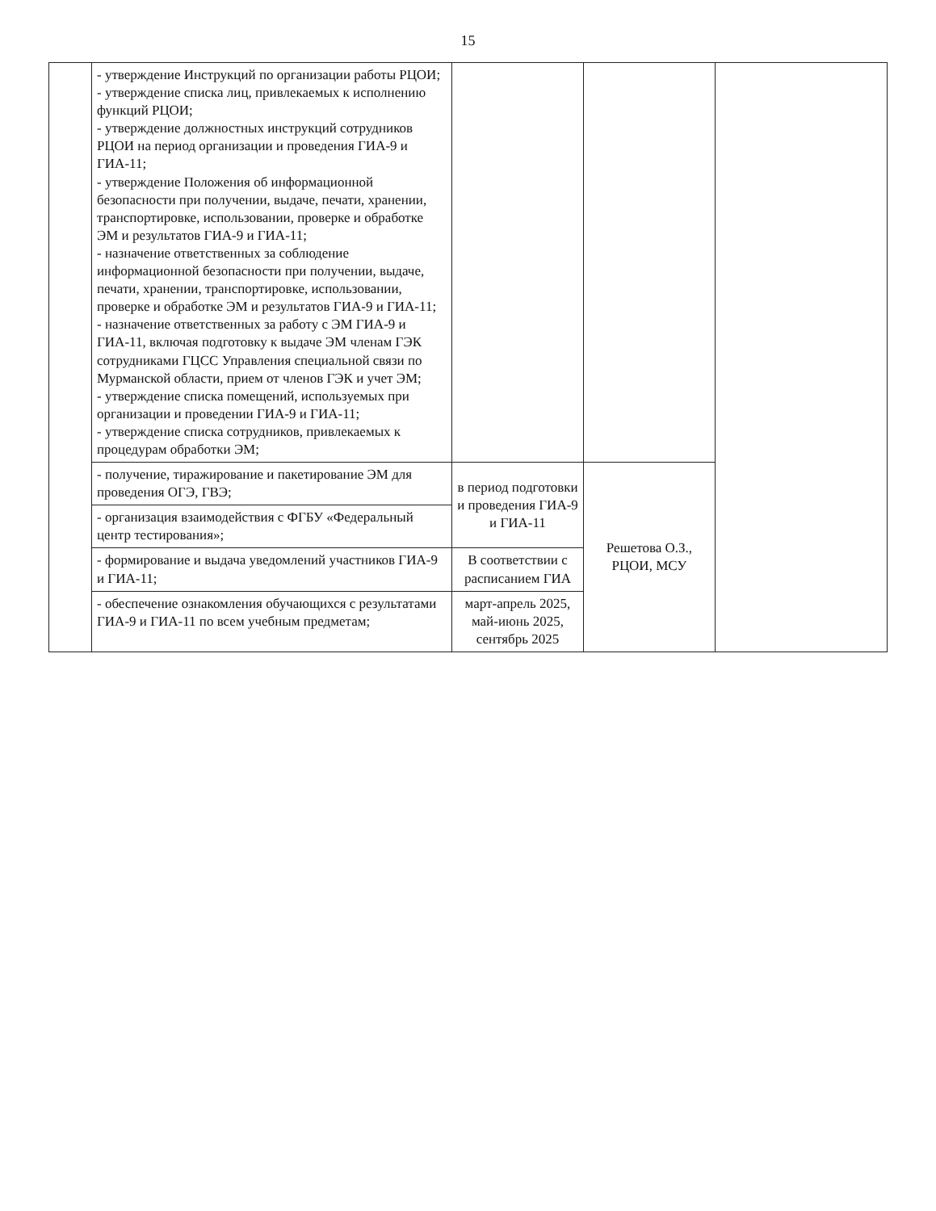15
| | - утверждение Инструкций по организации работы РЦОИ; - утверждение списка лиц, привлекаемых к исполнению функций РЦОИ; - утверждение должностных инструкций сотрудников РЦОИ на период организации и проведения ГИА-9 и ГИА-11; - утверждение Положения об информационной безопасности при получении, выдаче, печати, хранении, транспортировке, использовании, проверке и обработке ЭМ и результатов ГИА-9 и ГИА-11; - назначение ответственных за соблюдение информационной безопасности при получении, выдаче, печати, хранении, транспортировке, использовании, проверке и обработке ЭМ и результатов ГИА-9 и ГИА-11; - назначение ответственных за работу с ЭМ ГИА-9 и ГИА-11, включая подготовку к выдаче ЭМ членам ГЭК сотрудниками ГЦСС Управления специальной связи по Мурманской области, прием от членов ГЭК и учет ЭМ; - утверждение списка помещений, используемых при организации и проведении ГИА-9 и ГИА-11; - утверждение списка сотрудников, привлекаемых к процедурам обработки ЭМ; | | | |
| | - получение, тиражирование и пакетирование ЭМ для проведения ОГЭ, ГВЭ; | в период подготовки и проведения ГИА-9 и ГИА-11 | Решетова О.З., РЦОИ, МСУ | |
| | - организация взаимодействия с ФГБУ «Федеральный центр тестирования»; | | | |
| | - формирование и выдача уведомлений участников ГИА-9 и ГИА-11; | В соответствии с расписанием ГИА | | |
| | - обеспечение ознакомления обучающихся с результатами ГИА-9 и ГИА-11 по всем учебным предметам; | март-апрель 2025, май-июнь 2025, сентябрь 2025 | | |